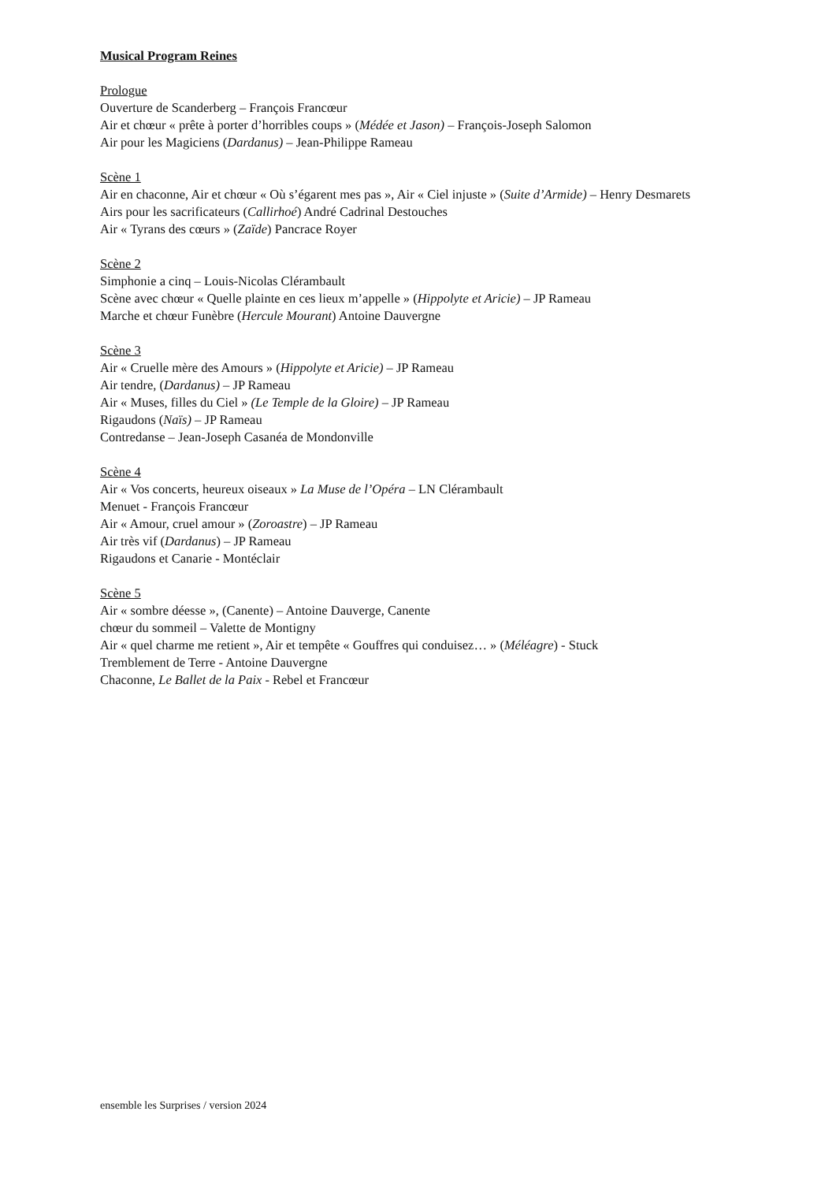Musical Program Reines
Prologue
Ouverture de Scanderberg – François Francœur
Air et chœur « prête à porter d’horribles coups » (Médée et Jason) – François-Joseph Salomon
Air pour les Magiciens (Dardanus) – Jean-Philippe Rameau
Scène 1
Air en chaconne, Air et chœur « Où s’égarent mes pas », Air « Ciel injuste » (Suite d’Armide) – Henry Desmarets
Airs pour les sacrificateurs (Callirhoé) André Cadrinal Destouches
Air « Tyrans des cœurs » (Zaïde) Pancrace Royer
Scène 2
Simphonie a cinq – Louis-Nicolas Clérambault
Scène avec chœur « Quelle plainte en ces lieux m’appelle » (Hippolyte et Aricie) – JP Rameau
Marche et chœur Funèbre (Hercule Mourant) Antoine Dauvergne
Scène 3
Air « Cruelle mère des Amours » (Hippolyte et Aricie) – JP Rameau
Air tendre, (Dardanus) – JP Rameau
Air « Muses, filles du Ciel » (Le Temple de la Gloire) – JP Rameau
Rigaudons (Naïs) – JP Rameau
Contredanse – Jean-Joseph Casanéa de Mondonville
Scène 4
Air « Vos concerts, heureux oiseaux » La Muse de l’Opéra – LN Clérambault
Menuet - François Francœur
Air « Amour, cruel amour » (Zoroastre) – JP Rameau
Air très vif (Dardanus) – JP Rameau
Rigaudons et Canarie - Montéclair
Scène 5
Air « sombre déesse », (Canente) – Antoine Dauverge, Canente
chœur du sommeil – Valette de Montigny
Air « quel charme me retient », Air et tempête « Gouffres qui conduisez… » (Méléagre) - Stuck
Tremblement de Terre - Antoine Dauvergne
Chaconne, Le Ballet de la Paix - Rebel et Francœur
ensemble les Surprises / version 2024